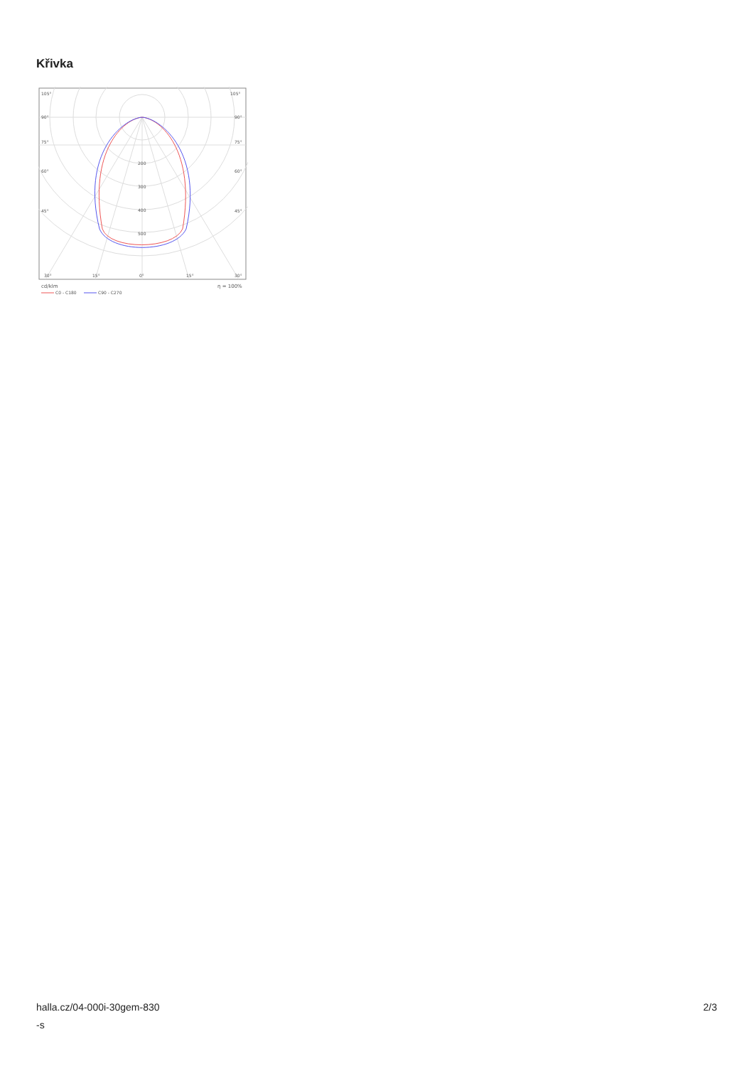Křivka
105°
105°
90°
90°
75°
75°
60°
60°
45°
45°
200
300
400
500
30°
15°
0°
15°
30°
cd/klm
η = 100%
C0 - C180
C90 - C270
halla.cz/04-000i-30gem-830
-s
2/3